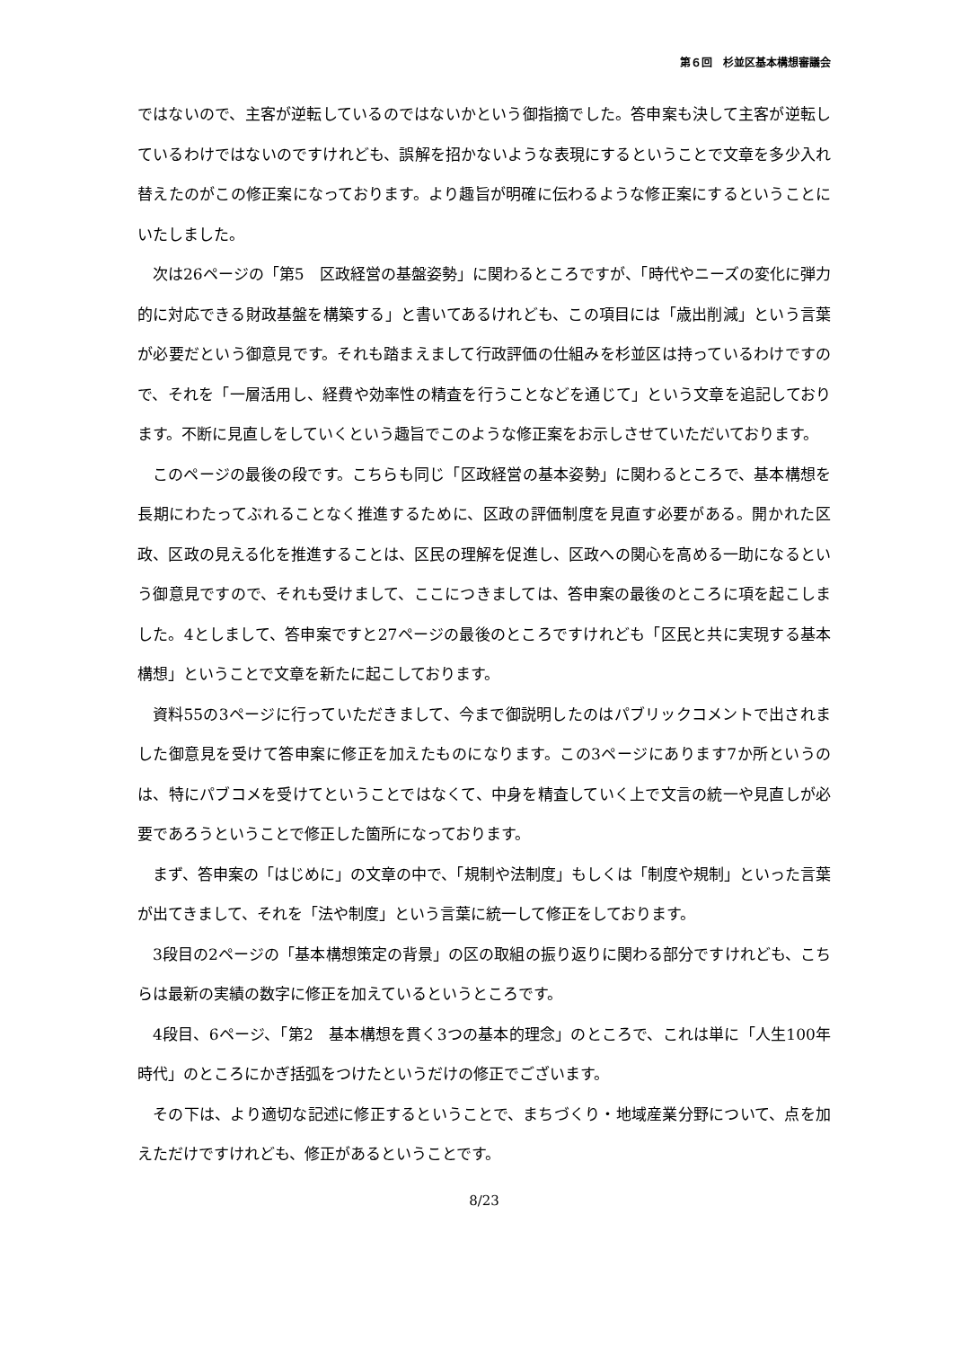第６回　杉並区基本構想審議会
ではないので、主客が逆転しているのではないかという御指摘でした。答申案も決して主客が逆転しているわけではないのですけれども、誤解を招かないような表現にするということで文章を多少入れ替えたのがこの修正案になっております。より趣旨が明確に伝わるような修正案にするということにいたしました。
次は26ページの「第5　区政経営の基盤姿勢」に関わるところですが、「時代やニーズの変化に弾力的に対応できる財政基盤を構築する」と書いてあるけれども、この項目には「歳出削減」という言葉が必要だという御意見です。それも踏まえまして行政評価の仕組みを杉並区は持っているわけですので、それを「一層活用し、経費や効率性の精査を行うことなどを通じて」という文章を追記しております。不断に見直しをしていくという趣旨でこのような修正案をお示しさせていただいております。
このページの最後の段です。こちらも同じ「区政経営の基本姿勢」に関わるところで、基本構想を長期にわたってぶれることなく推進するために、区政の評価制度を見直す必要がある。開かれた区政、区政の見える化を推進することは、区民の理解を促進し、区政への関心を高める一助になるという御意見ですので、それも受けまして、ここにつきましては、答申案の最後のところに項を起こしました。4としまして、答申案ですと27ページの最後のところですけれども「区民と共に実現する基本構想」ということで文章を新たに起こしております。
資料55の3ページに行っていただきまして、今まで御説明したのはパブリックコメントで出されました御意見を受けて答申案に修正を加えたものになります。この3ページにあります7か所というのは、特にパブコメを受けてということではなくて、中身を精査していく上で文言の統一や見直しが必要であろうということで修正した箇所になっております。
まず、答申案の「はじめに」の文章の中で、「規制や法制度」もしくは「制度や規制」といった言葉が出てきまして、それを「法や制度」という言葉に統一して修正をしております。
3段目の2ページの「基本構想策定の背景」の区の取組の振り返りに関わる部分ですけれども、こちらは最新の実績の数字に修正を加えているというところです。
4段目、6ページ、「第2　基本構想を貫く3つの基本的理念」のところで、これは単に「人生100年時代」のところにかぎ括弧をつけたというだけの修正でございます。
その下は、より適切な記述に修正するということで、まちづくり・地域産業分野について、点を加えただけですけれども、修正があるということです。
8/23